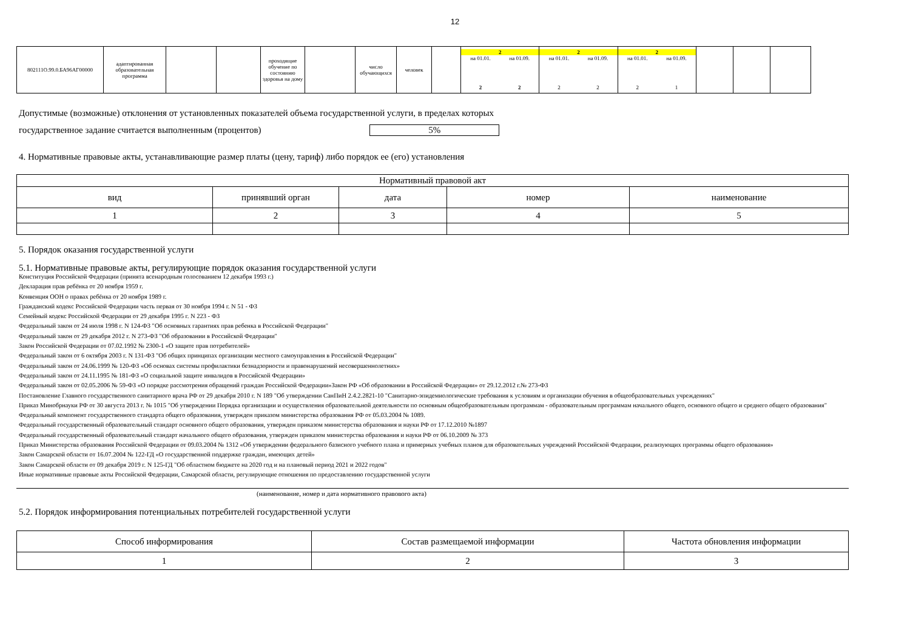12
| 802111О.99.0.БА96АГ00000 | адаптированная образовательная программа | | | проходящие обучение по состоянию здоровья на дому | | число обучающихся | человек | | 2 / на 01.01. / на 01.09. / / 2 / 2 / | 2 / на 01.01. / на 01.09. / / 2 / 2 / | 2 / на 01.01. / на 01.09. / / 2 / 1 / | | | |
Допустимые (возможные) отклонения от установленных показателей объема государственной услуги, в пределах которых
государственное задание считается выполненным (процентов) 5%
4. Нормативные правовые акты, устанавливающие размер платы (цену, тариф) либо порядок ее (его) установления
| Нормативный правовой акт | | | | |
| --- | --- | --- | --- | --- |
| вид | принявший орган | дата | номер | наименование |
| 1 | 2 | 3 | 4 | 5 |
5. Порядок оказания государственной услуги
5.1. Нормативные правовые акты, регулирующие порядок оказания государственной услуги
Конституция Российской Федерации (принята всенародным голосованием 12 декабря 1993 г.)
Декларация прав ребёнка от 20 ноября 1959 г.
Конвенция ООН о правах ребёнка от 20 ноября 1989 г.
Гражданский кодекс Российской Федерации часть первая от 30 ноября 1994 г. N 51 - ФЗ
Семейный кодекс Российской Федерации от 29 декабря 1995 г. N 223 - ФЗ
Федеральный закон от 24 июля 1998 г. N 124-ФЗ "Об основных гарантиях прав ребенка в Российской Федерации"
Федеральный закон от 29 декабря 2012 г. N 273-ФЗ "Об образовании в Российской Федерации"
Закон Российской Федерации от 07.02.1992 № 2300-1 «О защите прав потребителей»
Федеральный закон от 6 октября 2003 г. N 131-ФЗ "Об общих принципах организации местного самоуправления в Российской Федерации"
Федеральный закон от 24.06.1999 № 120-ФЗ «Об основах системы профилактики безнадзорности и правонарушений несовершеннолетних»
Федеральный закон от 24.11.1995 № 181-ФЗ «О социальной защите инвалидов в Российской Федерации»
Федеральный закон от 02.05.2006 № 59-ФЗ «О порядке рассмотрения обращений граждан Российской Федерации»Закон РФ «Об образовании в Российской Федерации» от 29.12.2012 г.№ 273-ФЗ
Постановление Главного государственного санитарного врача РФ от 29 декабря 2010 г. N 189 "Об утверждении СанПиН 2.4.2.2821-10 "Санитарно-эпидемиологические требования к условиям и организации обучения в общеобразовательных учреждениях"
Приказ Минобрнауки РФ от 30 августа 2013 г. № 1015 "Об утверждении Порядка организации и осуществления образовательной деятельности по основным общеобразовательным программам - образовательным программам начального общего, основного общего и среднего общего образования"
Федеральный компонент государственного стандарта общего образования, утвержден приказом министерства образования РФ от 05.03.2004 № 1089.
Федеральный государственный образовательный стандарт основного общего образования, утвержден приказом министерства образования и науки РФ от 17.12.2010 №1897
Федеральный государственный образовательный стандарт начального общего образования, утвержден приказом министерства образования и науки РФ от 06.10.2009 № 373
Приказ Министерства образования Российской Федерации от 09.03.2004 № 1312 «Об утверждении федерального базисного учебного плана и примерных учебных планов для образовательных учреждений Российской Федерации, реализующих программы общего образования»
Закон Самарской области от 16.07.2004 № 122-ГД «О государственной поддержке граждан, имеющих детей»
Закон Самарской области от 09 декабря 2019 г. N 125-ГД "Об областном бюджете на 2020 год и на плановый период 2021 и 2022 годов"
Иные нормативные правовые акты Российской Федерации, Самарской области, регулирующие отношения по предоставлению государственной услуги
(наименование, номер и дата нормативного правового акта)
5.2. Порядок информирования потенциальных потребителей государственной услуги
| Способ информирования | Состав размещаемой информации | Частота обновления информации |
| --- | --- | --- |
| 1 | 2 | 3 |